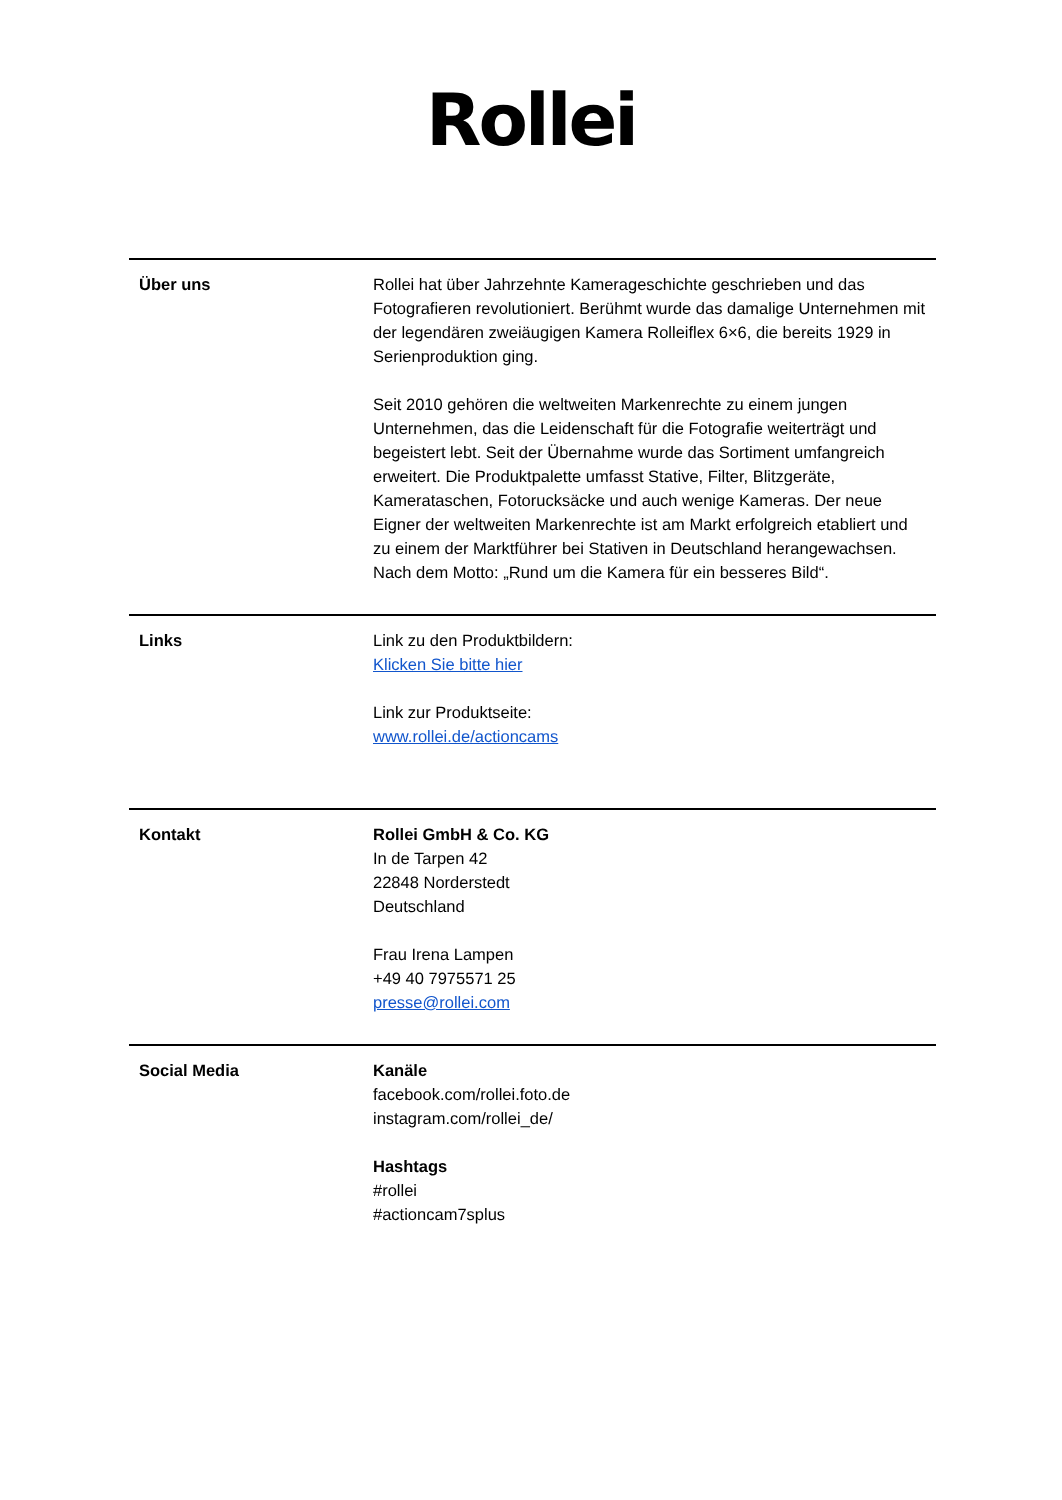Rollei
| Über uns | Rollei hat über Jahrzehnte Kamerageschichte geschrieben und das Fotografieren revolutioniert. Berühmt wurde das damalige Unternehmen mit der legendären zweiäugigen Kamera Rolleiflex 6×6, die bereits 1929 in Serienproduktion ging. Seit 2010 gehören die weltweiten Markenrechte zu einem jungen Unternehmen, das die Leidenschaft für die Fotografie weiterträgt und begeistert lebt. Seit der Übernahme wurde das Sortiment umfangreich erweitert. Die Produktpalette umfasst Stative, Filter, Blitzgeräte, Kamerataschen, Fotorucksäcke und auch wenige Kameras. Der neue Eigner der weltweiten Markenrechte ist am Markt erfolgreich etabliert und zu einem der Marktführer bei Stativen in Deutschland herangewachsen. Nach dem Motto: „Rund um die Kamera für ein besseres Bild“. |
| Links | Link zu den Produktbildern: Klicken Sie bitte hier Link zur Produktseite: www.rollei.de/actioncams |
| Kontakt | Rollei GmbH & Co. KG In de Tarpen 42 22848 Norderstedt Deutschland Frau Irena Lampen +49 40 7975571 25 presse@rollei.com |
| Social Media | Kanäle facebook.com/rollei.foto.de instagram.com/rollei_de/ Hashtags #rollei #actioncam7splus |